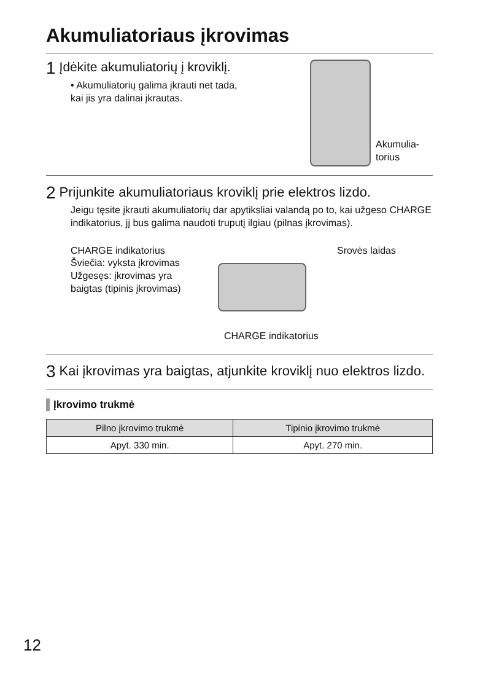Akumuliatoriaus įkrovimas
1 Įdėkite akumuliatorių į kroviklį.
• Akumuliatorių galima įkrauti net tada,
kai jis yra dalinai įkrautas.
Akumulia-
torius
2 Prijunkite akumuliatoriaus kroviklį prie elektros lizdo.
Jeigu tęsite įkrauti akumuliatorių dar apytiksliai valandą po to, kai užgeso CHARGE indikatorius, jį bus galima naudoti truputį ilgiau (pilnas įkrovimas).
CHARGE indikatorius
Šviečia: vyksta įkrovimas
Užgesęs: įkrovimas yra baigtas (tipinis įkrovimas)
Srovės laidas
CHARGE indikatorius
3 Kai įkrovimas yra baigtas, atjunkite kroviklį nuo elektros lizdo.
▌Įkrovimo trukmė
| Pilno įkrovimo trukmė | Tipinio įkrovimo trukmė |
| --- | --- |
| Apyt. 330 min. | Apyt. 270 min. |
12